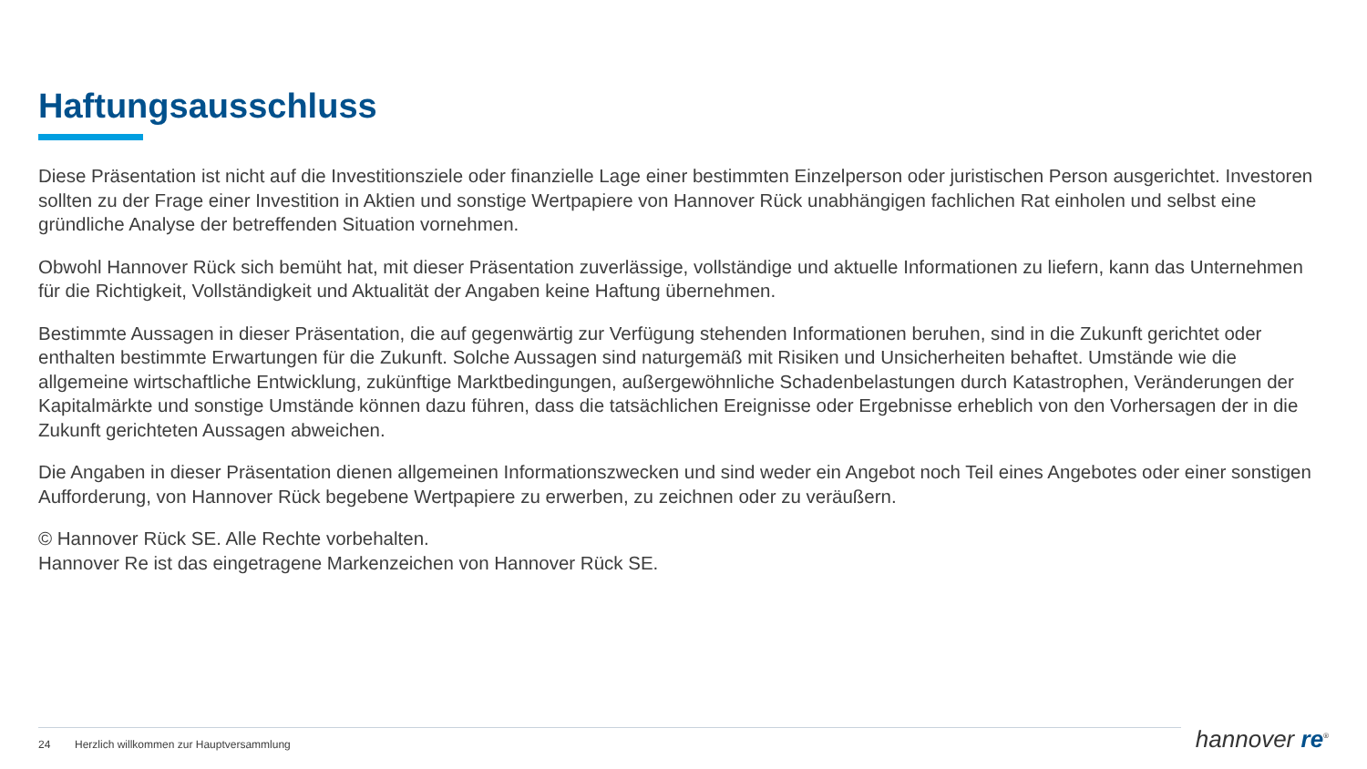Haftungsausschluss
Diese Präsentation ist nicht auf die Investitionsziele oder finanzielle Lage einer bestimmten Einzelperson oder juristischen Person ausgerichtet. Investoren sollten zu der Frage einer Investition in Aktien und sonstige Wertpapiere von Hannover Rück unabhängigen fachlichen Rat einholen und selbst eine gründliche Analyse der betreffenden Situation vornehmen.
Obwohl Hannover Rück sich bemüht hat, mit dieser Präsentation zuverlässige, vollständige und aktuelle Informationen zu liefern, kann das Unternehmen für die Richtigkeit, Vollständigkeit und Aktualität der Angaben keine Haftung übernehmen.
Bestimmte Aussagen in dieser Präsentation, die auf gegenwärtig zur Verfügung stehenden Informationen beruhen, sind in die Zukunft gerichtet oder enthalten bestimmte Erwartungen für die Zukunft. Solche Aussagen sind naturgemäß mit Risiken und Unsicherheiten behaftet. Umstände wie die allgemeine wirtschaftliche Entwicklung, zukünftige Marktbedingungen, außergewöhnliche Schadenbelastungen durch Katastrophen, Veränderungen der Kapitalmärkte und sonstige Umstände können dazu führen, dass die tatsächlichen Ereignisse oder Ergebnisse erheblich von den Vorhersagen der in die Zukunft gerichteten Aussagen abweichen.
Die Angaben in dieser Präsentation dienen allgemeinen Informationszwecken und sind weder ein Angebot noch Teil eines Angebotes oder einer sonstigen Aufforderung, von Hannover Rück begebene Wertpapiere zu erwerben, zu zeichnen oder zu veräußern.
© Hannover Rück SE. Alle Rechte vorbehalten.
Hannover Re ist das eingetragene Markenzeichen von Hannover Rück SE.
24 Herzlich willkommen zur Hauptversammlung
hannover re<sup>®</sup>